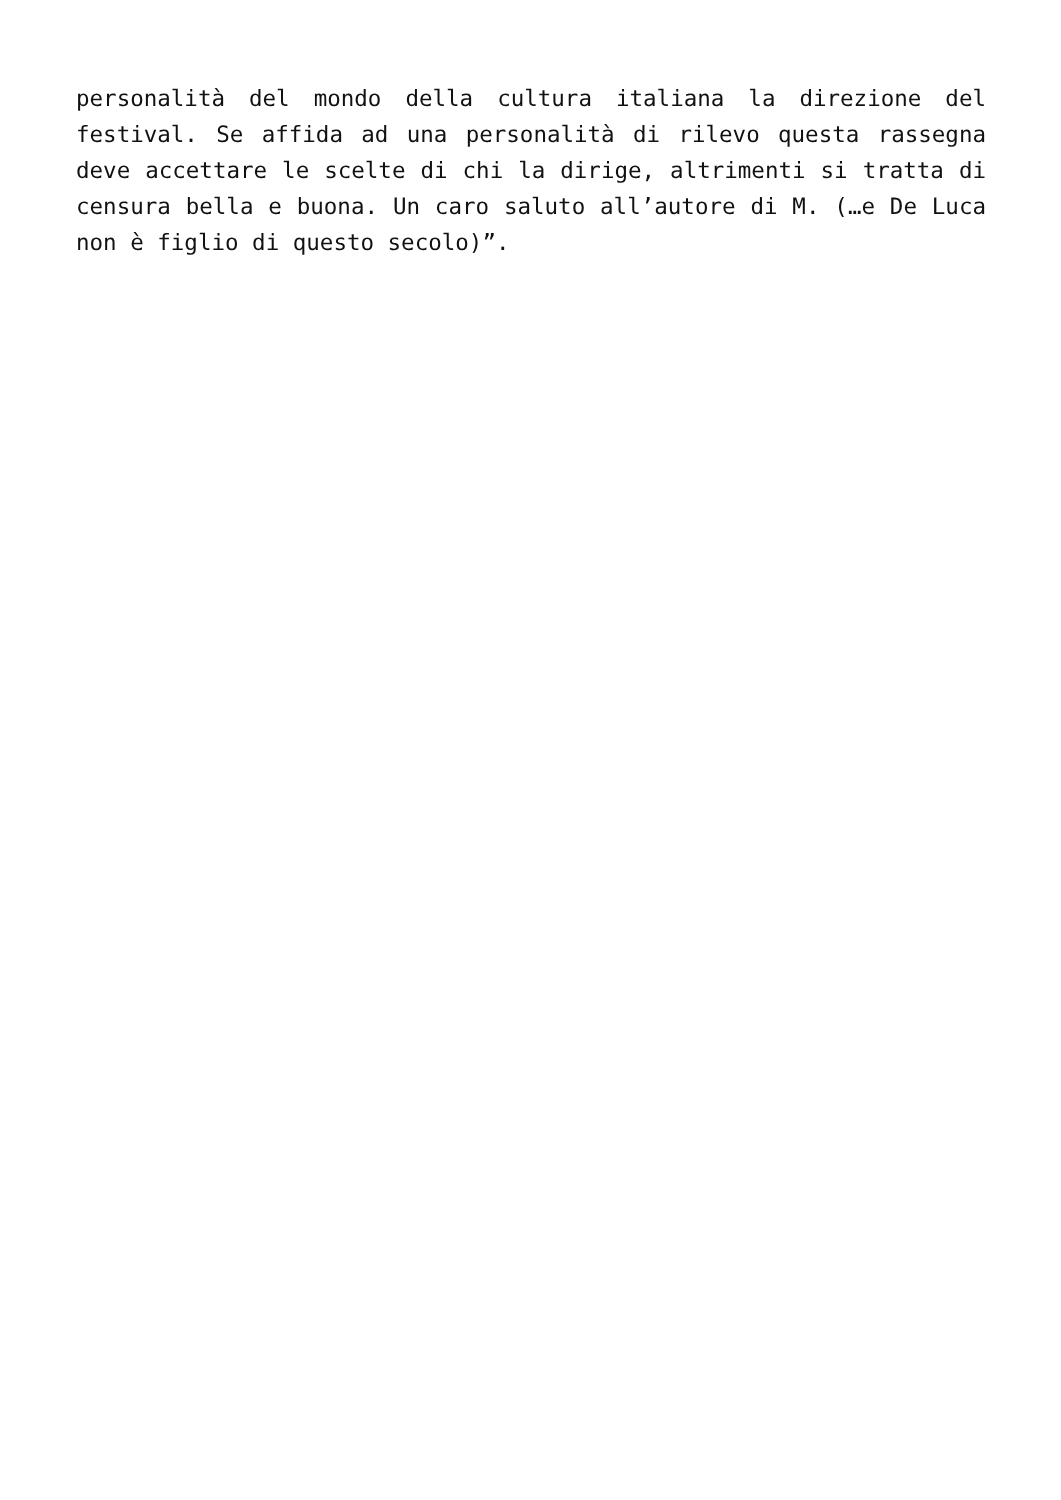personalità del mondo della cultura italiana la direzione del festival. Se affida ad una personalità di rilevo questa rassegna deve accettare le scelte di chi la dirige, altrimenti si tratta di censura bella e buona. Un caro saluto all’autore di M. (…e De Luca non è figlio di questo secolo)”.